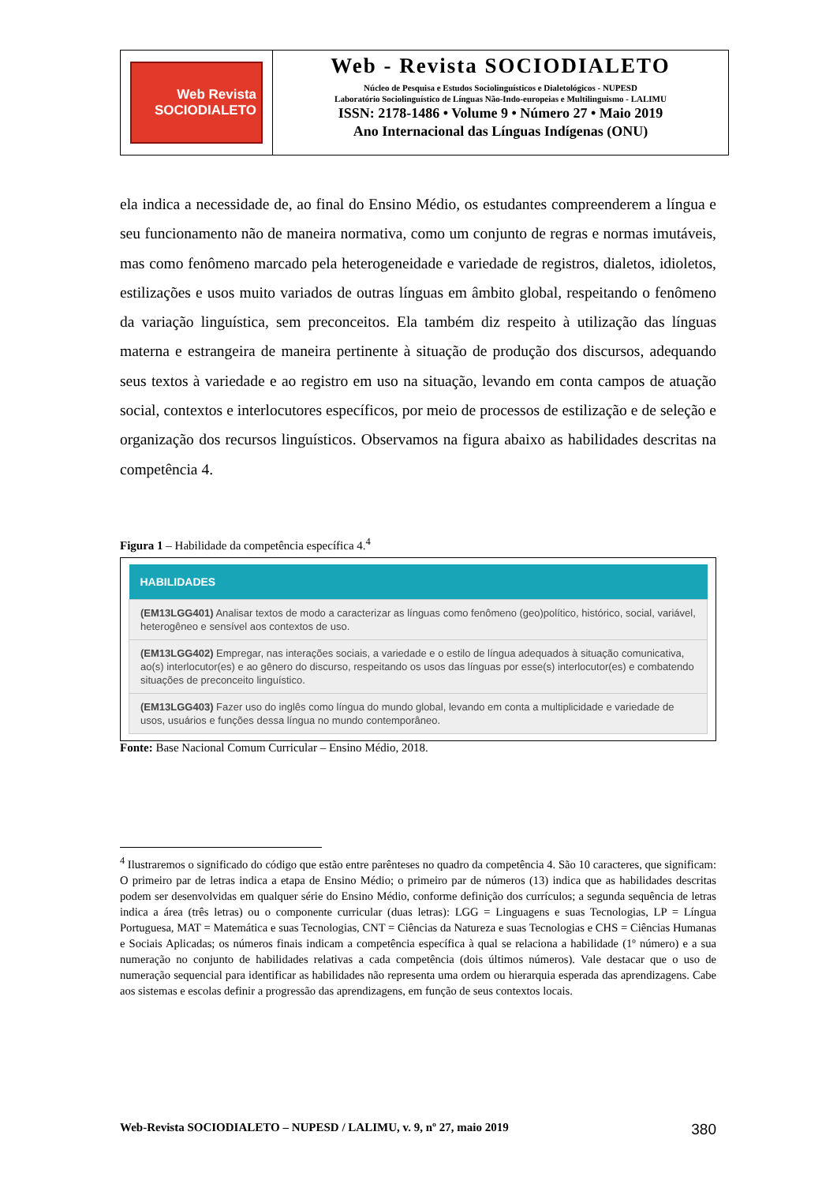Web Revista
SOCIODIALETO
Web - Revista SOCIODIALETO
Núcleo de Pesquisa e Estudos Sociolinguísticos e Dialetológicos - NUPESD
Laboratório Sociolinguístico de Línguas Não-Indo-europeias e Multilinguismo - LALIMU
ISSN: 2178-1486 • Volume 9 • Número 27 • Maio 2019
Ano Internacional das Línguas Indígenas (ONU)
ela indica a necessidade de, ao final do Ensino Médio, os estudantes compreenderem a língua e seu funcionamento não de maneira normativa, como um conjunto de regras e normas imutáveis, mas como fenômeno marcado pela heterogeneidade e variedade de registros, dialetos, idioletos, estilizações e usos muito variados de outras línguas em âmbito global, respeitando o fenômeno da variação linguística, sem preconceitos. Ela também diz respeito à utilização das línguas materna e estrangeira de maneira pertinente à situação de produção dos discursos, adequando seus textos à variedade e ao registro em uso na situação, levando em conta campos de atuação social, contextos e interlocutores específicos, por meio de processos de estilização e de seleção e organização dos recursos linguísticos. Observamos na figura abaixo as habilidades descritas na competência 4.
Figura 1 – Habilidade da competência específica 4.<sup>4</sup>
| HABILIDADES |
| --- |
| (EM13LGG401) Analisar textos de modo a caracterizar as línguas como fenômeno (geo)político, histórico, social, variável, heterogêneo e sensível aos contextos de uso. |
| (EM13LGG402) Empregar, nas interações sociais, a variedade e o estilo de língua adequados à situação comunicativa, ao(s) interlocutor(es) e ao gênero do discurso, respeitando os usos das línguas por esse(s) interlocutor(es) e combatendo situações de preconceito linguístico. |
| (EM13LGG403) Fazer uso do inglês como língua do mundo global, levando em conta a multiplicidade e variedade de usos, usuários e funções dessa língua no mundo contemporâneo. |
Fonte: Base Nacional Comum Curricular – Ensino Médio, 2018.
<sup>4</sup> Ilustraremos o significado do código que estão entre parênteses no quadro da competência 4. São 10 caracteres, que significam: O primeiro par de letras indica a etapa de Ensino Médio; o primeiro par de números (13) indica que as habilidades descritas podem ser desenvolvidas em qualquer série do Ensino Médio, conforme definição dos currículos; a segunda sequência de letras indica a área (três letras) ou o componente curricular (duas letras): LGG = Linguagens e suas Tecnologias, LP = Língua Portuguesa, MAT = Matemática e suas Tecnologias, CNT = Ciências da Natureza e suas Tecnologias e CHS = Ciências Humanas e Sociais Aplicadas; os números finais indicam a competência específica à qual se relaciona a habilidade (1º número) e a sua numeração no conjunto de habilidades relativas a cada competência (dois últimos números). Vale destacar que o uso de numeração sequencial para identificar as habilidades não representa uma ordem ou hierarquia esperada das aprendizagens. Cabe aos sistemas e escolas definir a progressão das aprendizagens, em função de seus contextos locais.
Web-Revista SOCIODIALETO – NUPESD / LALIMU, v. 9, nº 27, maio 2019 380